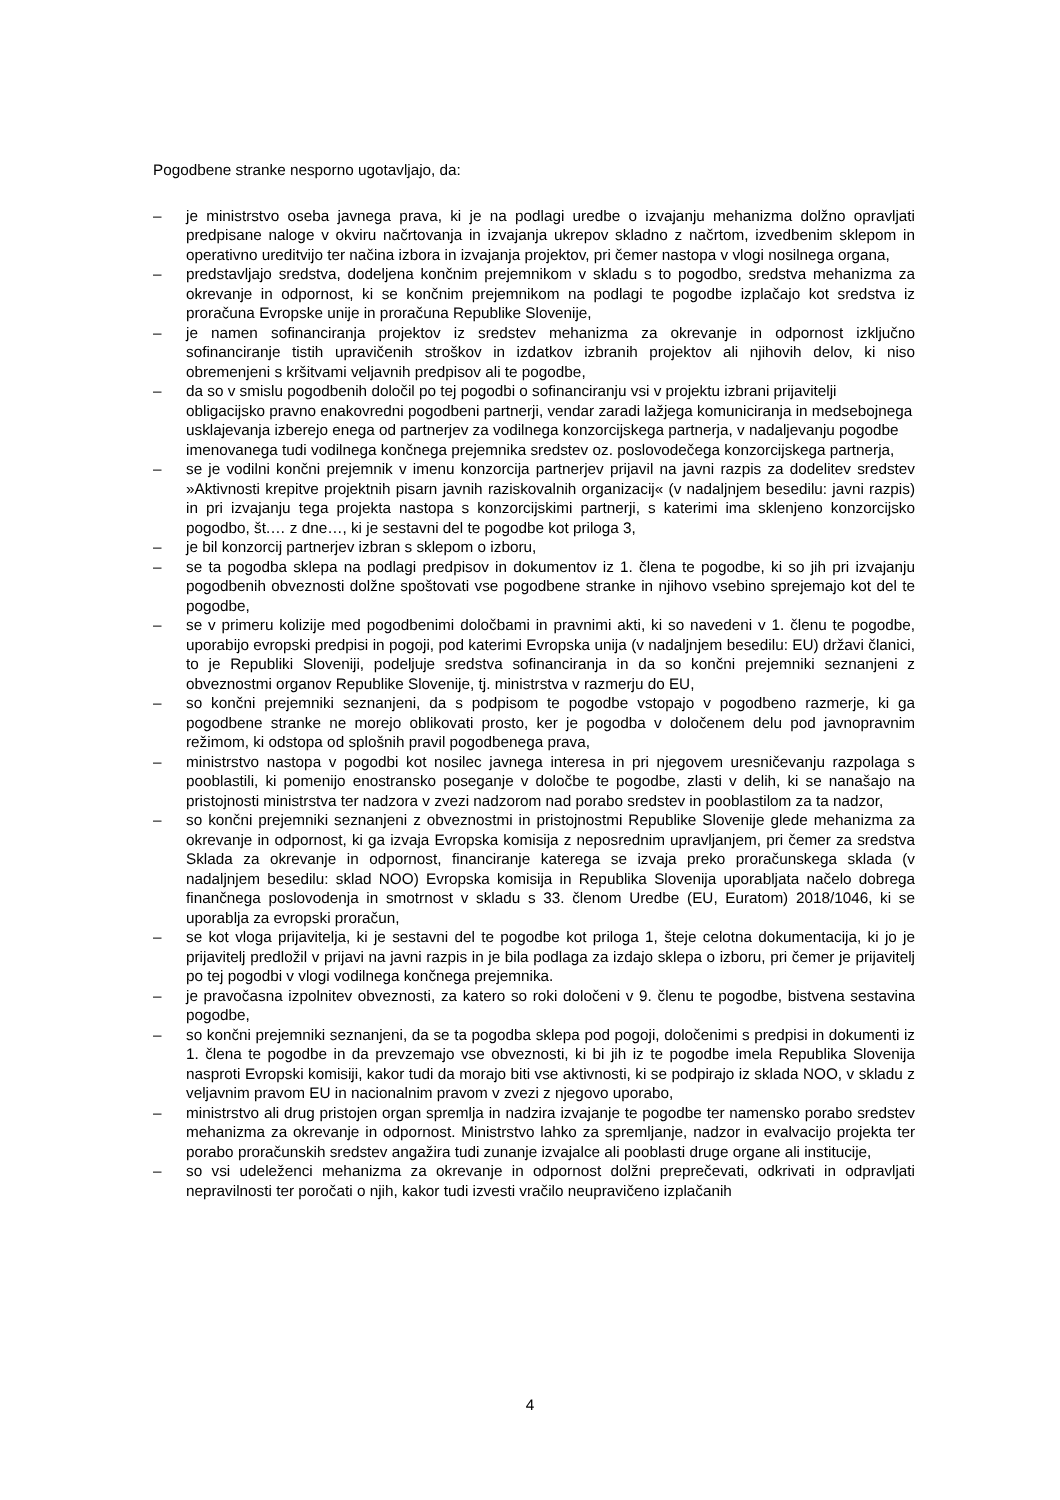Pogodbene stranke nesporno ugotavljajo, da:
– je ministrstvo oseba javnega prava, ki je na podlagi uredbe o izvajanju mehanizma dolžno opravljati predpisane naloge v okviru načrtovanja in izvajanja ukrepov skladno z načrtom, izvedbenim sklepom in operativno ureditvijo ter načina izbora in izvajanja projektov, pri čemer nastopa v vlogi nosilnega organa,
– predstavljajo sredstva, dodeljena končnim prejemnikom v skladu s to pogodbo, sredstva mehanizma za okrevanje in odpornost, ki se končnim prejemnikom na podlagi te pogodbe izplačajo kot sredstva iz proračuna Evropske unije in proračuna Republike Slovenije,
– je namen sofinanciranja projektov iz sredstev mehanizma za okrevanje in odpornost izključno sofinanciranje tistih upravičenih stroškov in izdatkov izbranih projektov ali njihovih delov, ki niso obremenjeni s kršitvami veljavnih predpisov ali te pogodbe,
– da so v smislu pogodbenih določil po tej pogodbi o sofinanciranju vsi v projektu izbrani prijavitelji obligacijsko pravno enakovredni pogodbeni partnerji, vendar zaradi lažjega komuniciranja in medsebojnega usklajevanja izberejo enega od partnerjev za vodilnega konzorcijskega partnerja, v nadaljevanju pogodbe imenovanega tudi vodilnega končnega prejemnika sredstev oz. poslovodečega konzorcijskega partnerja,
– se je vodilni končni prejemnik v imenu konzorcija partnerjev prijavil na javni razpis za dodelitev sredstev »Aktivnosti krepitve projektnih pisarn javnih raziskovalnih organizacij« (v nadaljnjem besedilu: javni razpis) in pri izvajanju tega projekta nastopa s konzorcijskimi partnerji, s katerimi ima sklenjeno konzorcijsko pogodbo, št.… z dne…, ki je sestavni del te pogodbe kot priloga 3,
– je bil konzorcij partnerjev izbran s sklepom o izboru,
– se ta pogodba sklepa na podlagi predpisov in dokumentov iz 1. člena te pogodbe, ki so jih pri izvajanju pogodbenih obveznosti dolžne spoštovati vse pogodbene stranke in njihovo vsebino sprejemajo kot del te pogodbe,
– se v primeru kolizije med pogodbenimi določbami in pravnimi akti, ki so navedeni v 1. členu te pogodbe, uporabijo evropski predpisi in pogoji, pod katerimi Evropska unija (v nadaljnjem besedilu: EU) državi članici, to je Republiki Sloveniji, podeljuje sredstva sofinanciranja in da so končni prejemniki seznanjeni z obveznostmi organov Republike Slovenije, tj. ministrstva v razmerju do EU,
– so končni prejemniki seznanjeni, da s podpisom te pogodbe vstopajo v pogodbeno razmerje, ki ga pogodbene stranke ne morejo oblikovati prosto, ker je pogodba v določenem delu pod javnopravnim režimom, ki odstopa od splošnih pravil pogodbenega prava,
– ministrstvo nastopa v pogodbi kot nosilec javnega interesa in pri njegovem uresničevanju razpolaga s pooblastili, ki pomenijo enostransko poseganje v določbe te pogodbe, zlasti v delih, ki se nanašajo na pristojnosti ministrstva ter nadzora v zvezi nadzorom nad porabo sredstev in pooblastilom za ta nadzor,
– so končni prejemniki seznanjeni z obveznostmi in pristojnostmi Republike Slovenije glede mehanizma za okrevanje in odpornost, ki ga izvaja Evropska komisija z neposrednim upravljanjem, pri čemer za sredstva Sklada za okrevanje in odpornost, financiranje katerega se izvaja preko proračunskega sklada (v nadaljnjem besedilu: sklad NOO) Evropska komisija in Republika Slovenija uporabljata načelo dobrega finančnega poslovodenja in smotrnost v skladu s 33. členom Uredbe (EU, Euratom) 2018/1046, ki se uporablja za evropski proračun,
– se kot vloga prijavitelja, ki je sestavni del te pogodbe kot priloga 1, šteje celotna dokumentacija, ki jo je prijavitelj predložil v prijavi na javni razpis in je bila podlaga za izdajo sklepa o izboru, pri čemer je prijavitelj po tej pogodbi v vlogi vodilnega končnega prejemnika.
– je pravočasna izpolnitev obveznosti, za katero so roki določeni v 9. členu te pogodbe, bistvena sestavina pogodbe,
– so končni prejemniki seznanjeni, da se ta pogodba sklepa pod pogoji, določenimi s predpisi in dokumenti iz 1. člena te pogodbe in da prevzemajo vse obveznosti, ki bi jih iz te pogodbe imela Republika Slovenija nasproti Evropski komisiji, kakor tudi da morajo biti vse aktivnosti, ki se podpirajo iz sklada NOO, v skladu z veljavnim pravom EU in nacionalnim pravom v zvezi z njegovo uporabo,
– ministrstvo ali drug pristojen organ spremlja in nadzira izvajanje te pogodbe ter namensko porabo sredstev mehanizma za okrevanje in odpornost. Ministrstvo lahko za spremljanje, nadzor in evalvacijo projekta ter porabo proračunskih sredstev angažira tudi zunanje izvajalce ali pooblasti druge organe ali institucije,
– so vsi udeleženci mehanizma za okrevanje in odpornost dolžni preprečevati, odkrivati in odpravljati nepravilnosti ter poročati o njih, kakor tudi izvesti vračilo neupravičeno izplačanih
4